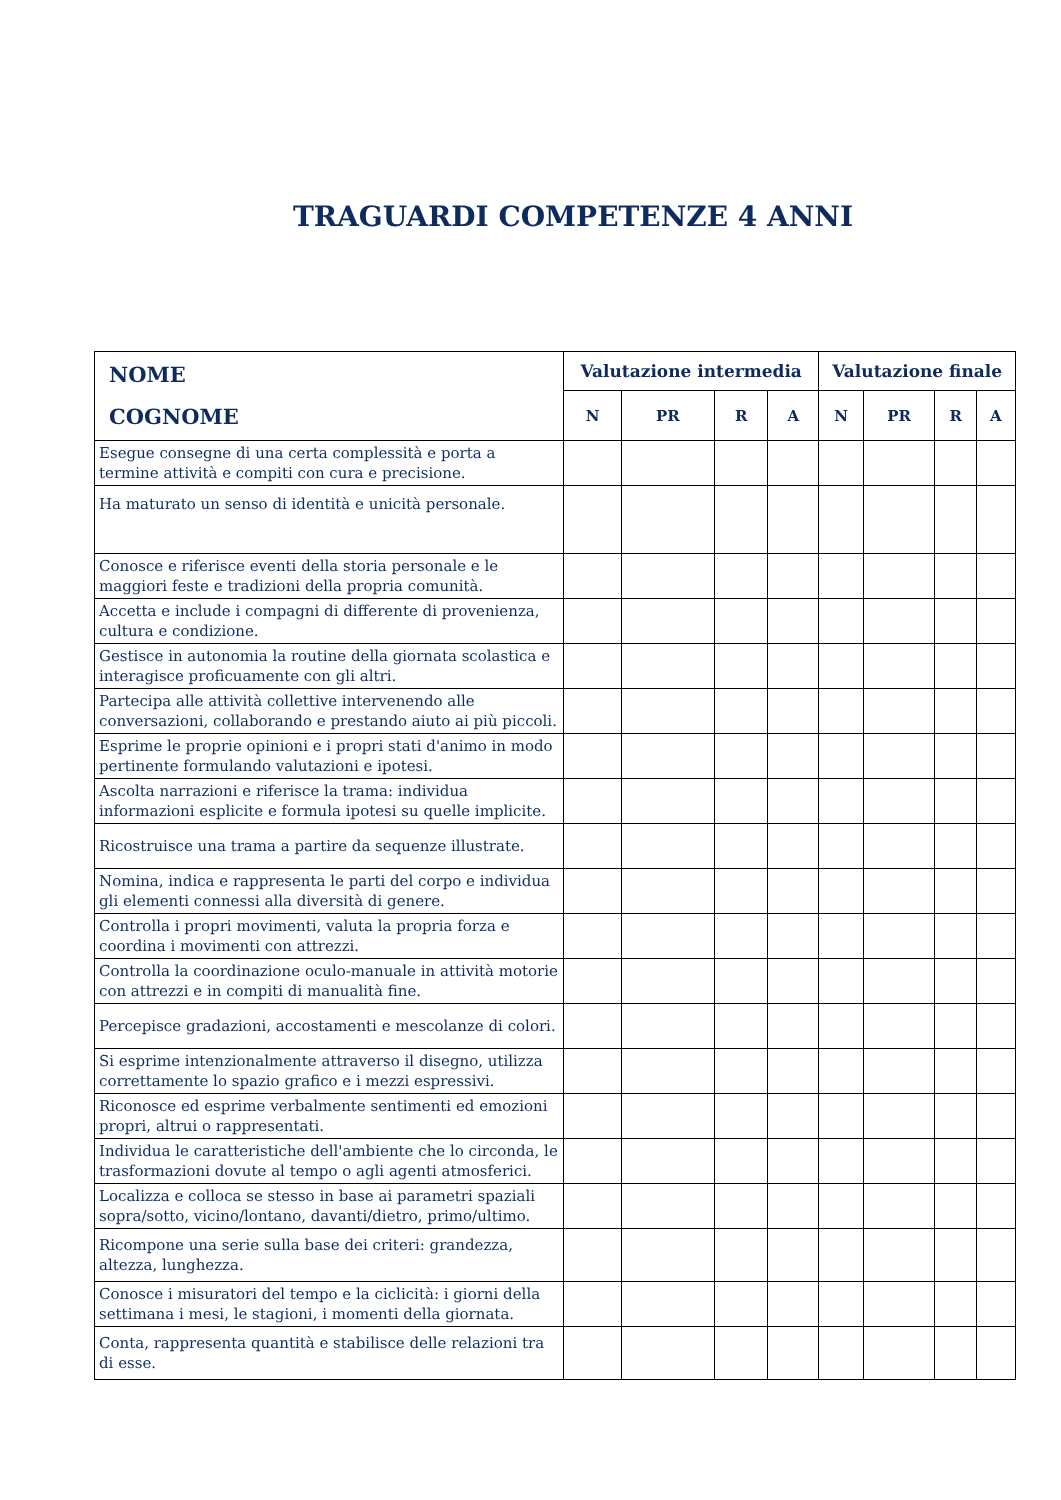TRAGUARDI COMPETENZE 4 ANNI
| NOME COGNOME | Valutazione intermedia | | | | Valutazione finale | | | |
| --- | --- | --- | --- | --- | --- | --- | --- | --- |
| | N | PR | R | A | N | PR | R | A |
| Esegue consegne di una certa complessità e porta a termine attività e compiti con cura e precisione. | | | | | | | | |
| Ha maturato un senso di identità e unicità personale. | | | | | | | | |
| Conosce e riferisce eventi della storia personale e le maggiori feste e tradizioni della propria comunità. | | | | | | | | |
| Accetta e include i compagni di differente di provenienza, cultura e condizione. | | | | | | | | |
| Gestisce in autonomia la routine della giornata scolastica e interagisce proficuamente con gli altri. | | | | | | | | |
| Partecipa alle attività collettive intervenendo alle conversazioni, collaborando e prestando aiuto ai più piccoli. | | | | | | | | |
| Esprime le proprie opinioni e i propri stati d'animo in modo pertinente formulando valutazioni e ipotesi. | | | | | | | | |
| Ascolta narrazioni e riferisce la trama: individua informazioni esplicite e formula ipotesi su quelle implicite. | | | | | | | | |
| Ricostruisce una trama a partire da sequenze illustrate. | | | | | | | | |
| Nomina, indica e rappresenta le parti del corpo e individua gli elementi connessi alla diversità di genere. | | | | | | | | |
| Controlla i propri movimenti, valuta la propria forza e coordina i movimenti con attrezzi. | | | | | | | | |
| Controlla la coordinazione oculo-manuale in attività motorie con attrezzi e in compiti di manualità fine. | | | | | | | | |
| Percepisce gradazioni, accostamenti e mescolanze di colori. | | | | | | | | |
| Si esprime intenzionalmente attraverso il disegno, utilizza correttamente lo spazio grafico e i mezzi espressivi. | | | | | | | | |
| Riconosce ed esprime verbalmente sentimenti ed emozioni propri, altrui o rappresentati. | | | | | | | | |
| Individua le caratteristiche dell'ambiente che lo circonda, le trasformazioni dovute al tempo o agli agenti atmosferici. | | | | | | | | |
| Localizza e colloca se stesso in base ai parametri spaziali sopra/sotto, vicino/lontano, davanti/dietro, primo/ultimo. | | | | | | | | |
| Ricompone una serie sulla base dei criteri: grandezza, altezza, lunghezza. | | | | | | | | |
| Conosce i misuratori del tempo e la ciclicità: i giorni della settimana i mesi, le stagioni, i momenti della giornata. | | | | | | | | |
| Conta, rappresenta quantità e stabilisce delle relazioni tra di esse. | | | | | | | | |